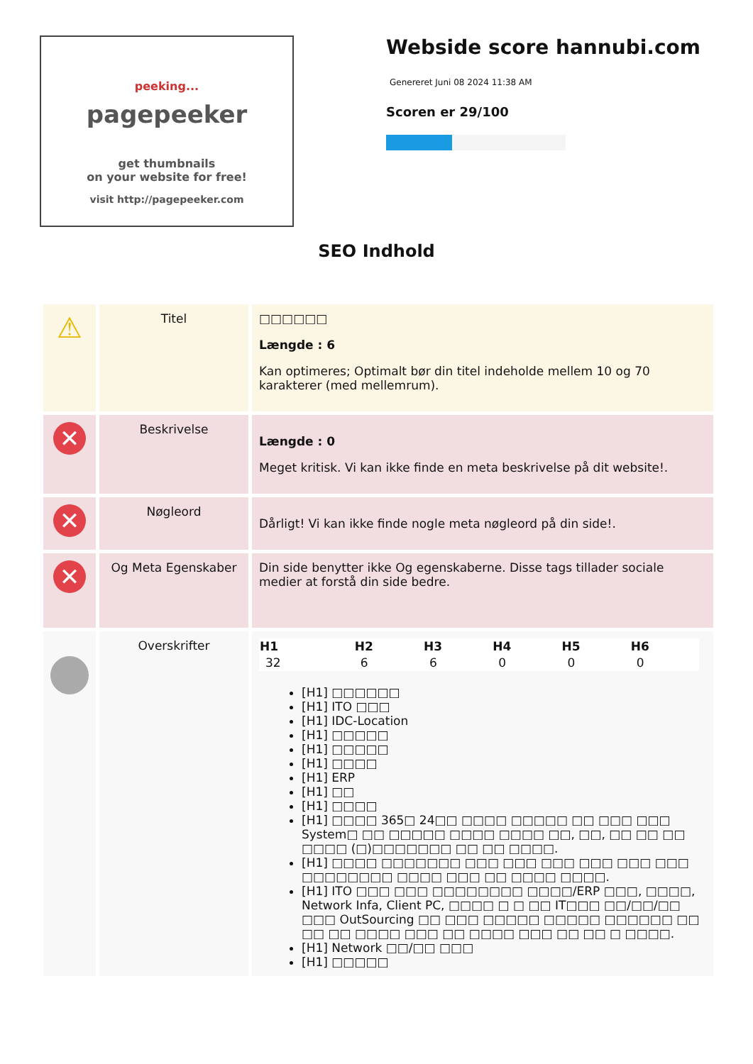peeking...
pagepeeker
get thumbnails
on your website for free!
visit http://pagepeeker.com
Webside score hannubi.com
Genereret Juni 08 2024 11:38 AM
Scoren er 29/100
SEO Indhold
| ⚠ | Titel | □□□□□□ Længde : 6 Kan optimeres; Optimalt bør din titel indeholde mellem 10 og 70 karakterer (med mellemrum). |
| ✕ | Beskrivelse | Længde : 0 Meget kritisk. Vi kan ikke finde en meta beskrivelse på dit website!. |
| ✕ | Nøgleord | Dårligt! Vi kan ikke finde nogle meta nøgleord på din side!. |
| ✕ | Og Meta Egenskaber | Din side benytter ikke Og egenskaberne. Disse tags tillader sociale medier at forstå din side bedre. |
| | Overskrifter | / H1 / H2 / H3 / H4 / H5 / H6 / / --- / --- / --- / --- / --- / --- / / 32 / 6 / 6 / 0 / 0 / 0 / [H1] □□□□□□ [H1] ITO □□□ [H1] IDC-Location [H1] □□□□□ [H1] □□□□□ [H1] □□□□ [H1] ERP [H1] □□ [H1] □□□□ [H1] □□□□ 365□ 24□□ □□□□ □□□□□ □□ □□□ □□□ System□ □□ □□□□□ □□□□ □□□□ □□, □□, □□ □□ □□ □□□□ (□)□□□□□□□ □□ □□ □□□□. [H1] □□□□ □□□□□□□ □□□ □□□ □□□ □□□ □□□ □□□ □□□□□□□□ □□□□ □□□ □□ □□□□ □□□□. [H1] ITO □□□ □□□ □□□□□□□□ □□□□/ERP □□□, □□□□, Network Infa, Client PC, □□□□ □ □ □□ IT□□□ □□/□□/□□ □□□ OutSourcing □□ □□□ □□□□□ □□□□□ □□□□□□ □□ □□ □□ □□□□ □□□ □□ □□□□ □□□ □□ □□ □ □□□□. [H1] Network □□/□□ □□□ [H1] □□□□□ |